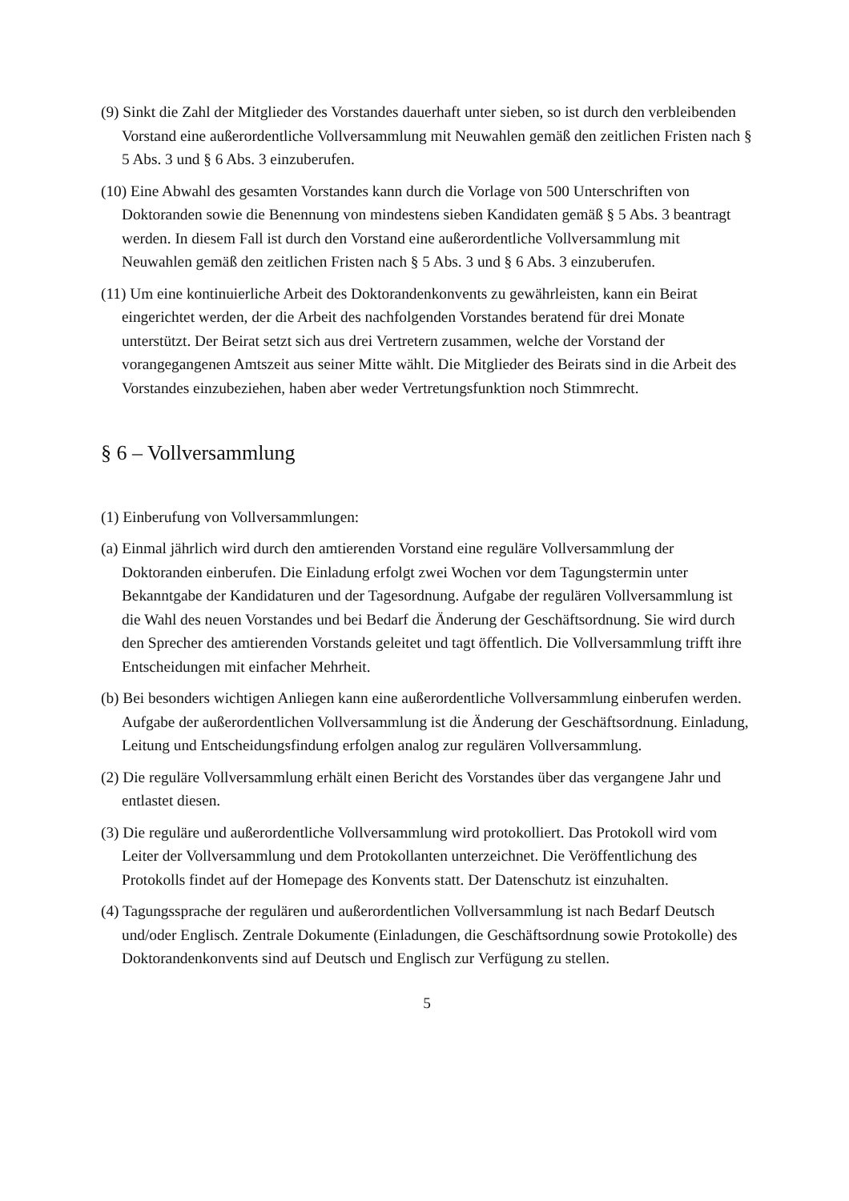(9) Sinkt die Zahl der Mitglieder des Vorstandes dauerhaft unter sieben, so ist durch den verbleibenden Vorstand eine außerordentliche Vollversammlung mit Neuwahlen gemäß den zeitlichen Fristen nach § 5 Abs. 3 und § 6 Abs. 3 einzuberufen.
(10) Eine Abwahl des gesamten Vorstandes kann durch die Vorlage von 500 Unterschriften von Doktoranden sowie die Benennung von mindestens sieben Kandidaten gemäß § 5 Abs. 3 beantragt werden. In diesem Fall ist durch den Vorstand eine außerordentliche Vollversammlung mit Neuwahlen gemäß den zeitlichen Fristen nach § 5 Abs. 3 und § 6 Abs. 3 einzuberufen.
(11) Um eine kontinuierliche Arbeit des Doktorandenkonvents zu gewährleisten, kann ein Beirat eingerichtet werden, der die Arbeit des nachfolgenden Vorstandes beratend für drei Monate unterstützt. Der Beirat setzt sich aus drei Vertretern zusammen, welche der Vorstand der vorangegangenen Amtszeit aus seiner Mitte wählt. Die Mitglieder des Beirats sind in die Arbeit des Vorstandes einzubeziehen, haben aber weder Vertretungsfunktion noch Stimmrecht.
§ 6 – Vollversammlung
(1) Einberufung von Vollversammlungen:
(a) Einmal jährlich wird durch den amtierenden Vorstand eine reguläre Vollversammlung der Doktoranden einberufen. Die Einladung erfolgt zwei Wochen vor dem Tagungstermin unter Bekanntgabe der Kandidaturen und der Tagesordnung. Aufgabe der regulären Vollversammlung ist die Wahl des neuen Vorstandes und bei Bedarf die Änderung der Geschäftsordnung. Sie wird durch den Sprecher des amtierenden Vorstands geleitet und tagt öffentlich. Die Vollversammlung trifft ihre Entscheidungen mit einfacher Mehrheit.
(b) Bei besonders wichtigen Anliegen kann eine außerordentliche Vollversammlung einberufen werden. Aufgabe der außerordentlichen Vollversammlung ist die Änderung der Geschäftsordnung. Einladung, Leitung und Entscheidungsfindung erfolgen analog zur regulären Vollversammlung.
(2) Die reguläre Vollversammlung erhält einen Bericht des Vorstandes über das vergangene Jahr und entlastet diesen.
(3) Die reguläre und außerordentliche Vollversammlung wird protokolliert. Das Protokoll wird vom Leiter der Vollversammlung und dem Protokollanten unterzeichnet. Die Veröffentlichung des Protokolls findet auf der Homepage des Konvents statt. Der Datenschutz ist einzuhalten.
(4) Tagungssprache der regulären und außerordentlichen Vollversammlung ist nach Bedarf Deutsch und/oder Englisch. Zentrale Dokumente (Einladungen, die Geschäftsordnung sowie Protokolle) des Doktorandenkonvents sind auf Deutsch und Englisch zur Verfügung zu stellen.
5